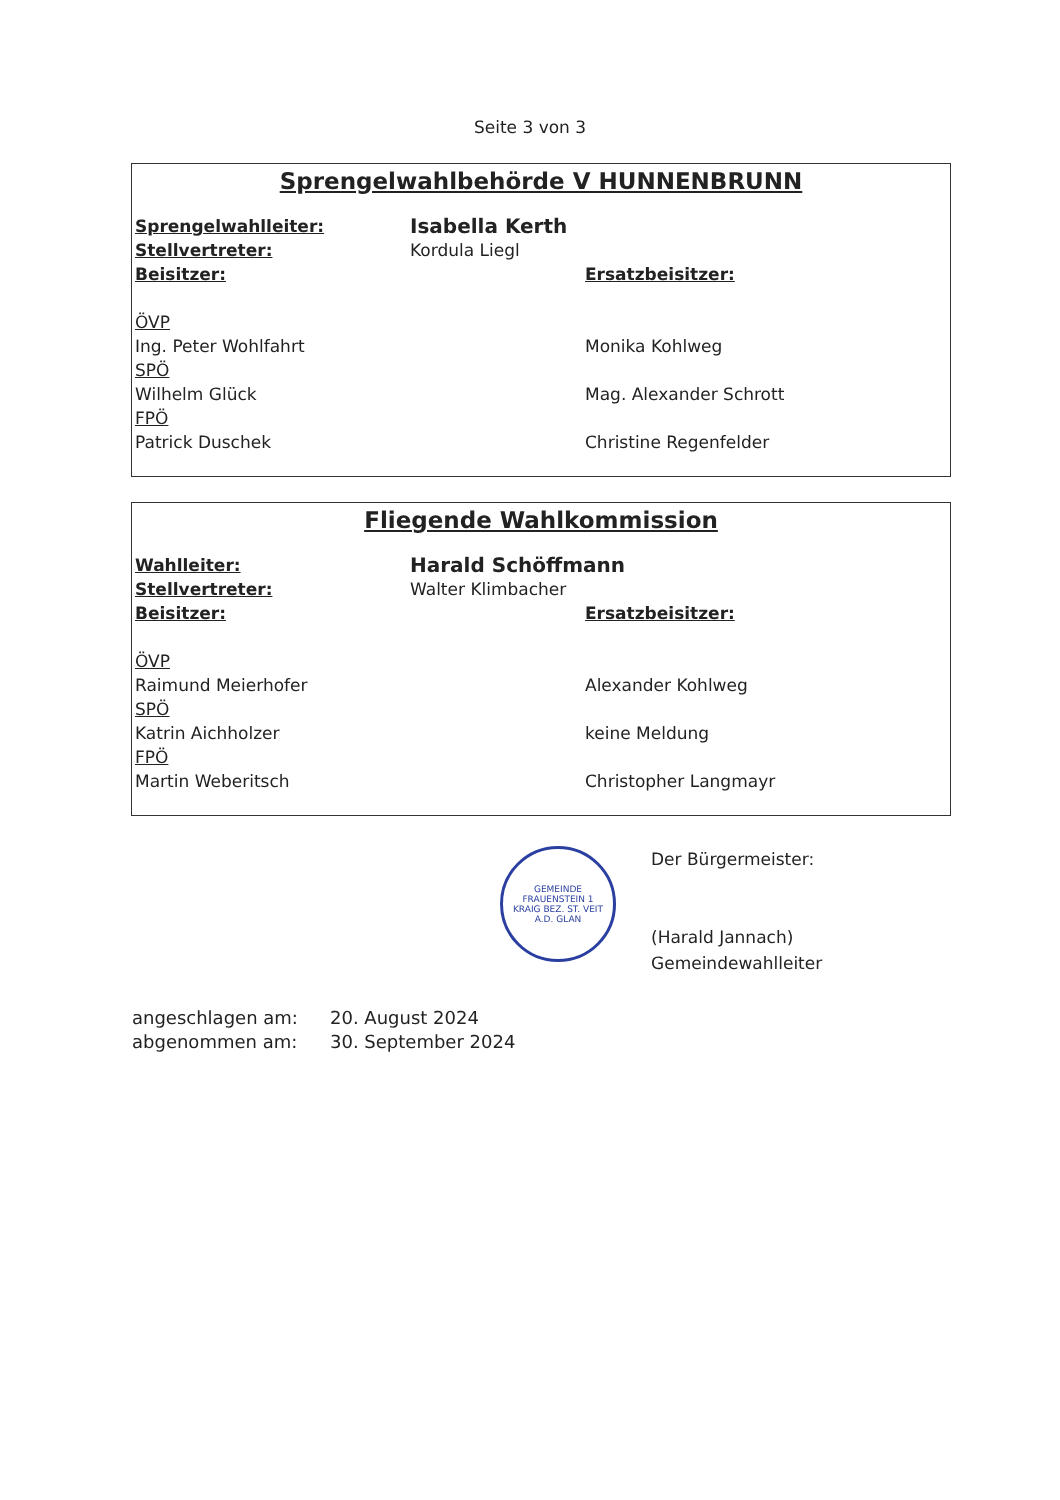Seite 3 von 3
Sprengelwahlbehörde V HUNNENBRUNN
Sprengelwahlleiter:
Isabella Kerth
Stellvertreter: Kordula Liegl
Beisitzer: Ersatzbeisitzer:
ÖVP
Ing. Peter Wohlfahrt Monika Kohlweg
SPÖ
Wilhelm Glück Mag. Alexander Schrott
FPÖ
Patrick Duschek Christine Regenfelder
Fliegende Wahlkommission
Wahlleiter:
Harald Schöffmann
Stellvertreter: Walter Klimbacher
Beisitzer: Ersatzbeisitzer:
ÖVP
Raimund Meierhofer Alexander Kohlweg
SPÖ
Katrin Aichholzer keine Meldung
FPÖ
Martin Weberitsch Christopher Langmayr
GEMEINDE FRAUENSTEIN 1
KRAIG BEZ. ST. VEIT A.D. GLAN
Der Bürgermeister:
(Harald Jannach)
Gemeindewahlleiter
angeschlagen am: 20. August 2024
abgenommen am: 30. September 2024